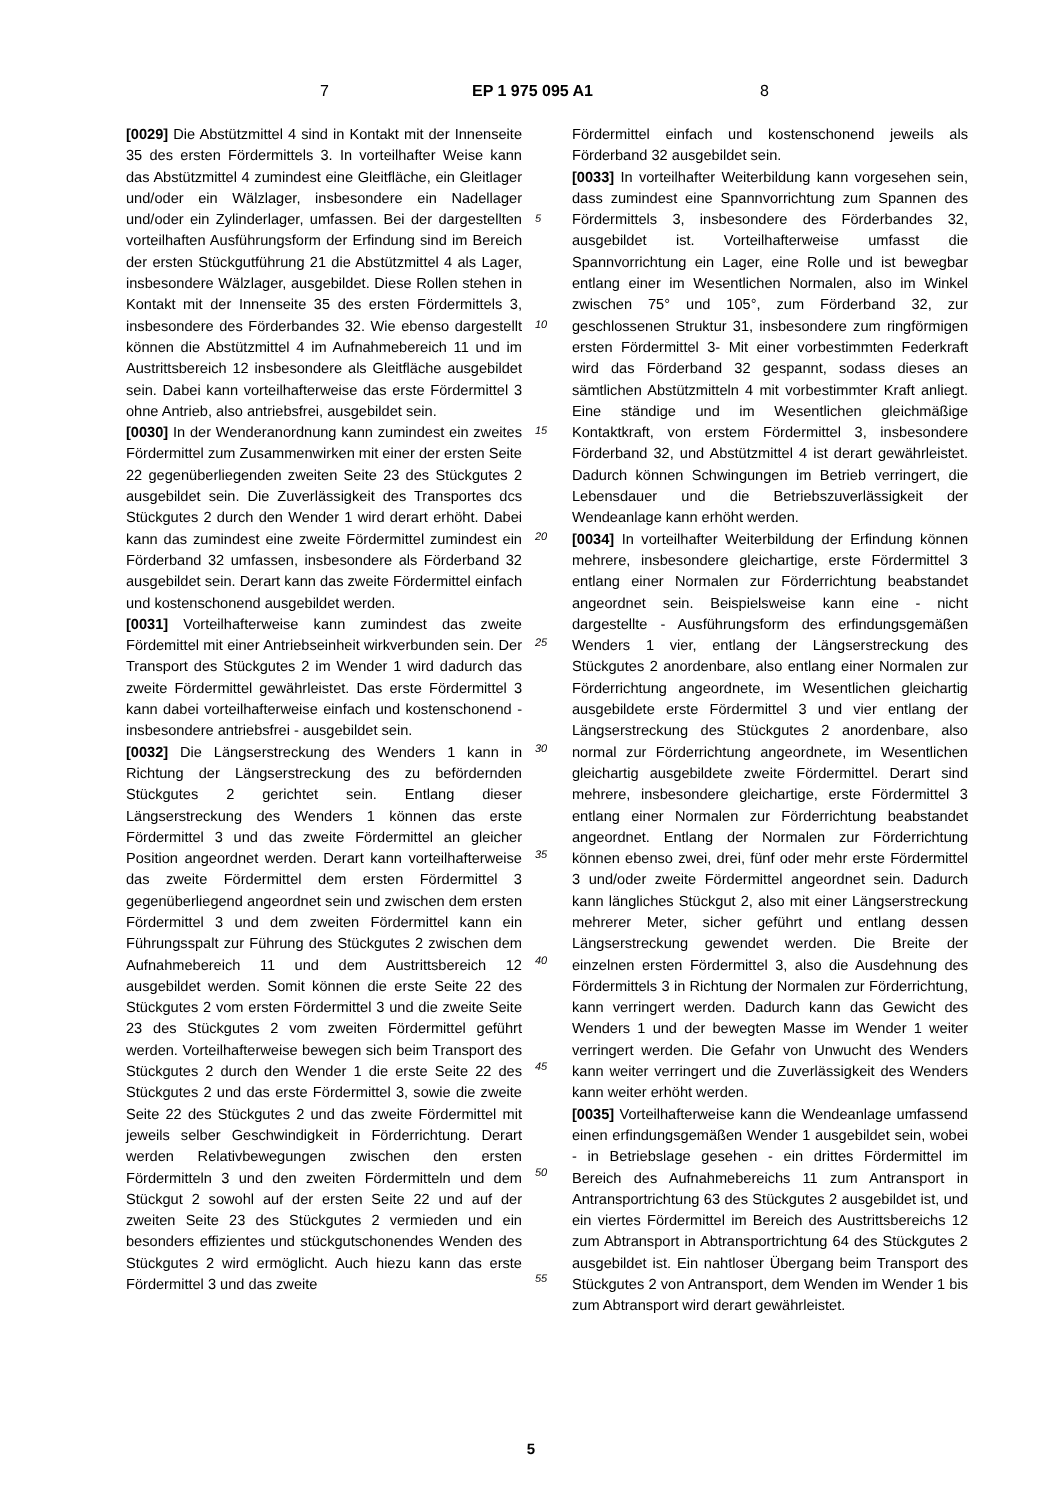7 EP 1 975 095 A1 8
[0029] Die Abstützmittel 4 sind in Kontakt mit der Innenseite 35 des ersten Fördermittels 3. In vorteilhafter Weise kann das Abstützmittel 4 zumindest eine Gleitfläche, ein Gleitlager und/oder ein Wälzlager, insbesondere ein Nadellager und/oder ein Zylinderlager, umfassen. Bei der dargestellten vorteilhaften Ausführungsform der Erfindung sind im Bereich der ersten Stückgutführung 21 die Abstützmittel 4 als Lager, insbesondere Wälzlager, ausgebildet. Diese Rollen stehen in Kontakt mit der Innenseite 35 des ersten Fördermittels 3, insbesondere des Förderbandes 32. Wie ebenso dargestellt können die Abstützmittel 4 im Aufnahmebereich 11 und im Austrittsbereich 12 insbesondere als Gleitfläche ausgebildet sein. Dabei kann vorteilhafterweise das erste Fördermittel 3 ohne Antrieb, also antriebsfrei, ausgebildet sein.
[0030] In der Wenderanordnung kann zumindest ein zweites Fördermittel zum Zusammenwirken mit einer der ersten Seite 22 gegenüberliegenden zweiten Seite 23 des Stückgutes 2 ausgebildet sein. Die Zuverlässigkeit des Transportes dcs Stückgutes 2 durch den Wender 1 wird derart erhöht. Dabei kann das zumindest eine zweite Fördermittel zumindest ein Förderband 32 umfassen, insbesondere als Förderband 32 ausgebildet sein. Derart kann das zweite Fördermittel einfach und kostenschonend ausgebildet werden.
[0031] Vorteilhafterweise kann zumindest das zweite Fördemittel mit einer Antriebseinheit wirkverbunden sein. Der Transport des Stückgutes 2 im Wender 1 wird dadurch das zweite Fördermittel gewährleistet. Das erste Fördermittel 3 kann dabei vorteilhafterweise einfach und kostenschonend - insbesondere antriebsfrei - ausgebildet sein.
[0032] Die Längserstreckung des Wenders 1 kann in Richtung der Längserstreckung des zu befördernden Stückgutes 2 gerichtet sein. Entlang dieser Längserstreckung des Wenders 1 können das erste Fördermittel 3 und das zweite Fördermittel an gleicher Position angeordnet werden. Derart kann vorteilhafterweise das zweite Fördermittel dem ersten Fördermittel 3 gegenüberliegend angeordnet sein und zwischen dem ersten Fördermittel 3 und dem zweiten Fördermittel kann ein Führungsspalt zur Führung des Stückgutes 2 zwischen dem Aufnahmebereich 11 und dem Austrittsbereich 12 ausgebildet werden. Somit können die erste Seite 22 des Stückgutes 2 vom ersten Fördermittel 3 und die zweite Seite 23 des Stückgutes 2 vom zweiten Fördermittel geführt werden. Vorteilhafterweise bewegen sich beim Transport des Stückgutes 2 durch den Wender 1 die erste Seite 22 des Stückgutes 2 und das erste Fördermittel 3, sowie die zweite Seite 22 des Stückgutes 2 und das zweite Fördermittel mit jeweils selber Geschwindigkeit in Förderrichtung. Derart werden Relativbewegungen zwischen den ersten Fördermitteln 3 und den zweiten Fördermitteln und dem Stückgut 2 sowohl auf der ersten Seite 22 und auf der zweiten Seite 23 des Stückgutes 2 vermieden und ein besonders effizientes und stückgutschonendes Wenden des Stückgutes 2 wird ermöglicht. Auch hiezu kann das erste Fördermittel 3 und das zweite
Fördermittel einfach und kostenschonend jeweils als Förderband 32 ausgebildet sein.
[0033] In vorteilhafter Weiterbildung kann vorgesehen sein, dass zumindest eine Spannvorrichtung zum Spannen des Fördermittels 3, insbesondere des Förderbandes 32, ausgebildet ist. Vorteilhafterweise umfasst die Spannvorrichtung ein Lager, eine Rolle und ist bewegbar entlang einer im Wesentlichen Normalen, also im Winkel zwischen 75° und 105°, zum Förderband 32, zur geschlossenen Struktur 31, insbesondere zum ringförmigen ersten Fördermittel 3- Mit einer vorbestimmten Federkraft wird das Förderband 32 gespannt, sodass dieses an sämtlichen Abstützmitteln 4 mit vorbestimmter Kraft anliegt. Eine ständige und im Wesentlichen gleichmäßige Kontaktkraft, von erstem Fördermittel 3, insbesondere Förderband 32, und Abstützmittel 4 ist derart gewährleistet. Dadurch können Schwingungen im Betrieb verringert, die Lebensdauer und die Betriebszuverlässigkeit der Wendeanlage kann erhöht werden.
[0034] In vorteilhafter Weiterbildung der Erfindung können mehrere, insbesondere gleichartige, erste Fördermittel 3 entlang einer Normalen zur Förderrichtung beabstandet angeordnet sein. Beispielsweise kann eine - nicht dargestellte - Ausführungsform des erfindungsgemäßen Wenders 1 vier, entlang der Längserstreckung des Stückgutes 2 anordenbare, also entlang einer Normalen zur Förderrichtung angeordnete, im Wesentlichen gleichartig ausgebildete erste Fördermittel 3 und vier entlang der Längserstreckung des Stückgutes 2 anordenbare, also normal zur Förderrichtung angeordnete, im Wesentlichen gleichartig ausgebildete zweite Fördermittel. Derart sind mehrere, insbesondere gleichartige, erste Fördermittel 3 entlang einer Normalen zur Förderrichtung beabstandet angeordnet. Entlang der Normalen zur Förderrichtung können ebenso zwei, drei, fünf oder mehr erste Fördermittel 3 und/oder zweite Fördermittel angeordnet sein. Dadurch kann längliches Stückgut 2, also mit einer Längserstreckung mehrerer Meter, sicher geführt und entlang dessen Längserstreckung gewendet werden. Die Breite der einzelnen ersten Fördermittel 3, also die Ausdehnung des Fördermittels 3 in Richtung der Normalen zur Förderrichtung, kann verringert werden. Dadurch kann das Gewicht des Wenders 1 und der bewegten Masse im Wender 1 weiter verringert werden. Die Gefahr von Unwucht des Wenders kann weiter verringert und die Zuverlässigkeit des Wenders kann weiter erhöht werden.
[0035] Vorteilhafterweise kann die Wendeanlage umfassend einen erfindungsgemäßen Wender 1 ausgebildet sein, wobei - in Betriebslage gesehen - ein drittes Fördermittel im Bereich des Aufnahmebereichs 11 zum Antransport in Antransportrichtung 63 des Stückgutes 2 ausgebildet ist, und ein viertes Fördermittel im Bereich des Austrittsbereichs 12 zum Abtransport in Abtransportrichtung 64 des Stückgutes 2 ausgebildet ist. Ein nahtloser Übergang beim Transport des Stückgutes 2 von Antransport, dem Wenden im Wender 1 bis zum Abtransport wird derart gewährleistet.
5
10
15
20
25
30
35
40
45
50
55
5